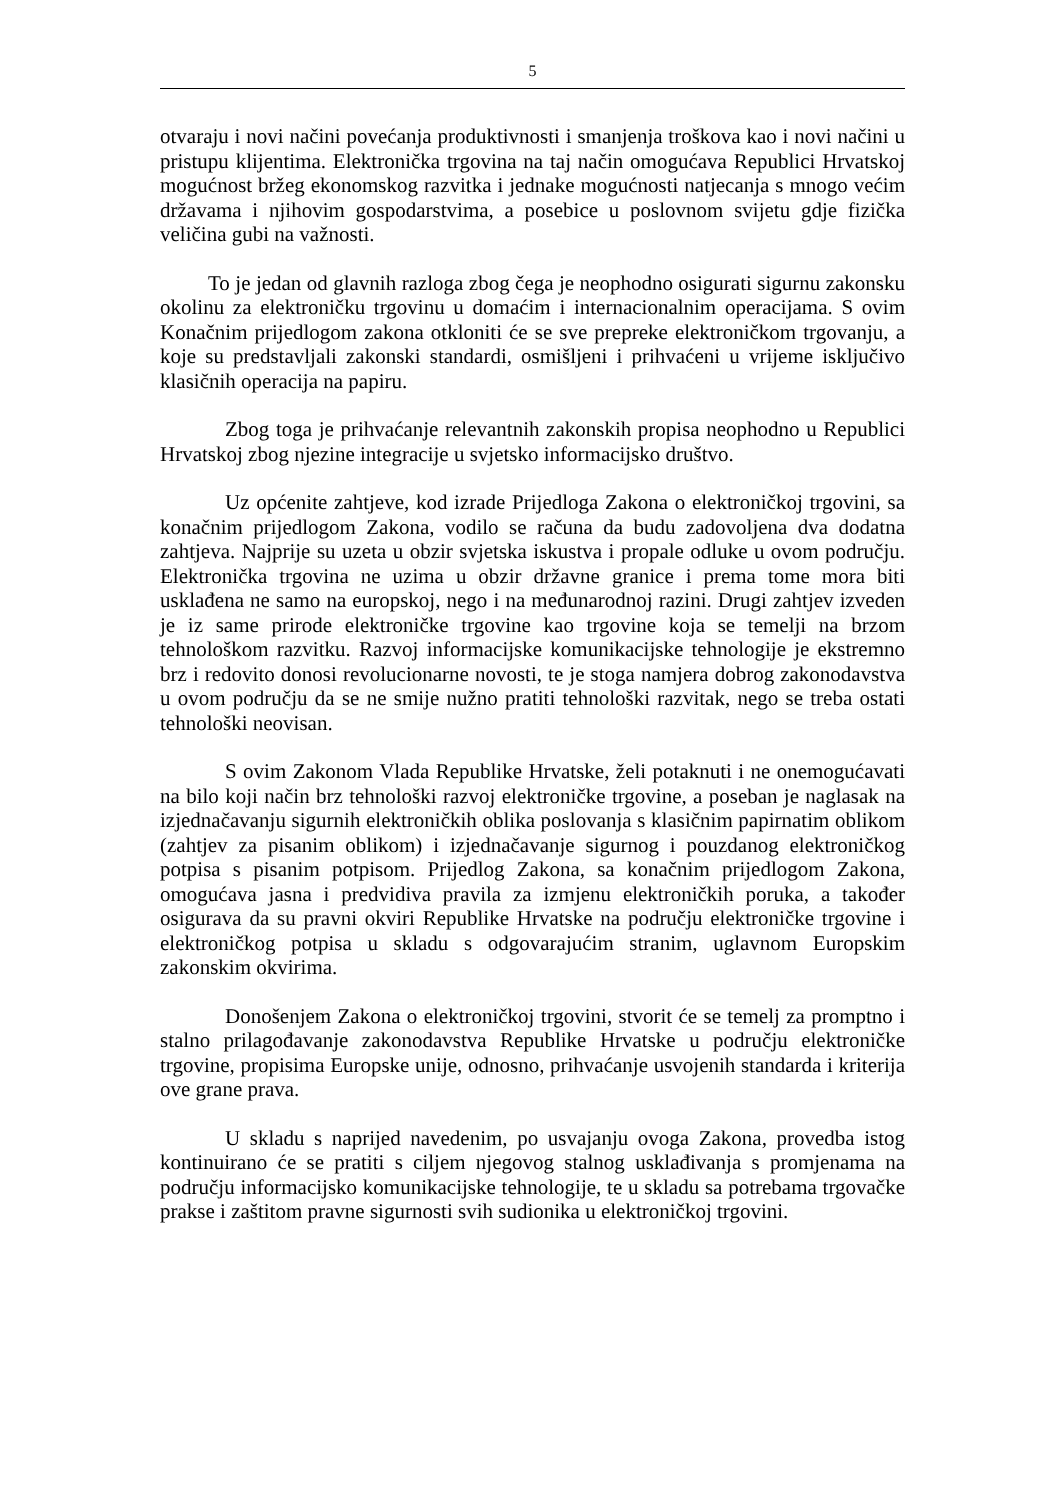5
otvaraju i novi načini povećanja produktivnosti i smanjenja troškova kao i novi načini u pristupu klijentima. Elektronička trgovina na taj način omogućava Republici Hrvatskoj mogućnost bržeg ekonomskog razvitka i jednake mogućnosti natjecanja s mnogo većim državama i njihovim gospodarstvima, a posebice u poslovnom svijetu gdje fizička veličina gubi na važnosti.
To je jedan od glavnih razloga zbog čega je neophodno osigurati sigurnu zakonsku okolinu za elektroničku trgovinu u domaćim i internacionalnim operacijama. S ovim Konačnim prijedlogom zakona otkloniti će se sve prepreke elektroničkom trgovanju, a koje su predstavljali zakonski standardi, osmišljeni i prihvaćeni u vrijeme isključivo klasičnih operacija na papiru.
Zbog toga je prihvaćanje relevantnih zakonskih propisa neophodno u Republici Hrvatskoj zbog njezine integracije u svjetsko informacijsko društvo.
Uz općenite zahtjeve, kod izrade Prijedloga Zakona o elektroničkoj trgovini, sa konačnim prijedlogom Zakona, vodilo se računa da budu zadovoljena dva dodatna zahtjeva. Najprije su uzeta u obzir svjetska iskustva i propale odluke u ovom području. Elektronička trgovina ne uzima u obzir državne granice i prema tome mora biti usklađena ne samo na europskoj, nego i na međunarodnoj razini. Drugi zahtjev izveden je iz same prirode elektroničke trgovine kao trgovine koja se temelji na brzom tehnološkom razvitku. Razvoj informacijske komunikacijske tehnologije je ekstremno brz i redovito donosi revolucionarne novosti, te je stoga namjera dobrog zakonodavstva u ovom području da se ne smije nužno pratiti tehnološki razvitak, nego se treba ostati tehnološki neovisan.
S ovim Zakonom Vlada Republike Hrvatske, želi potaknuti i ne onemogućavati na bilo koji način brz tehnološki razvoj elektroničke trgovine, a poseban je naglasak na izjednačavanju sigurnih elektroničkih oblika poslovanja s klasičnim papirnatim oblikom (zahtjev za pisanim oblikom) i izjednačavanje sigurnog i pouzdanog elektroničkog potpisa s pisanim potpisom. Prijedlog Zakona, sa konačnim prijedlogom Zakona, omogućava jasna i predvidiva pravila za izmjenu elektroničkih poruka, a također osigurava da su pravni okviri Republike Hrvatske na području elektroničke trgovine i elektroničkog potpisa u skladu s odgovarajućim stranim, uglavnom Europskim zakonskim okvirima.
Donošenjem Zakona o elektroničkoj trgovini, stvorit će se temelj za promptno i stalno prilagođavanje zakonodavstva Republike Hrvatske u području elektroničke trgovine, propisima Europske unije, odnosno, prihvaćanje usvojenih standarda i kriterija ove grane prava.
U skladu s naprijed navedenim, po usvajanju ovoga Zakona, provedba istog kontinuirano će se pratiti s ciljem njegovog stalnog usklađivanja s promjenama na području informacijsko komunikacijske tehnologije, te u skladu sa potrebama trgovačke prakse i zaštitom pravne sigurnosti svih sudionika u elektroničkoj trgovini.